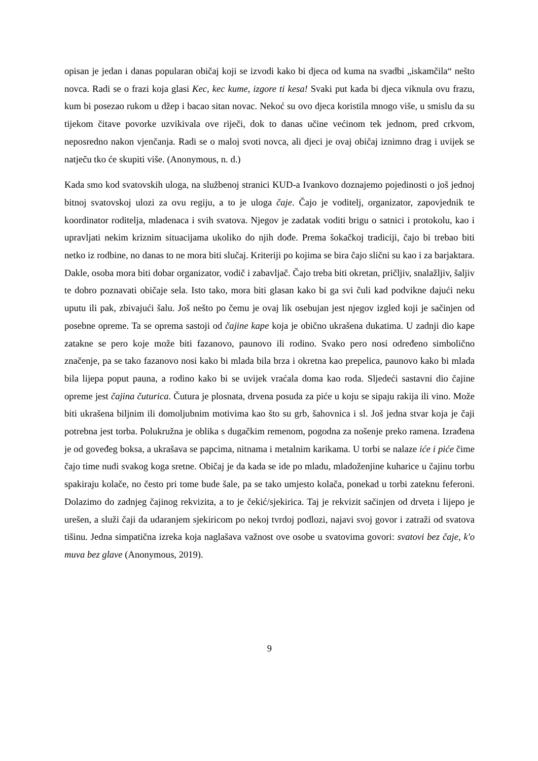opisan je jedan i danas popularan običaj koji se izvodi kako bi djeca od kuma na svadbi „iskamčila“ nešto novca. Radi se o frazi koja glasi Kec, kec kume, izgore ti kesa! Svaki put kada bi djeca viknula ovu frazu, kum bi posezao rukom u džep i bacao sitan novac. Nekoć su ovo djeca koristila mnogo više, u smislu da su tijekom čitave povorke uzvikivala ove riječi, dok to danas učine većinom tek jednom, pred crkvom, neposredno nakon vjenčanja. Radi se o maloj svoti novca, ali djeci je ovaj običaj iznimno drag i uvijek se natječu tko će skupiti više. (Anonymous, n. d.)
Kada smo kod svatovskih uloga, na službenoj stranici KUD-a Ivankovo doznajemo pojedinosti o još jednoj bitnoj svatovskoj ulozi za ovu regiju, a to je uloga čaje. Čajo je voditelj, organizator, zapovjednik te koordinator roditelja, mladenaca i svih svatova. Njegov je zadatak voditi brigu o satnici i protokolu, kao i upravljati nekim kriznim situacijama ukoliko do njih dođe. Prema šokačkoj tradiciji, čajo bi trebao biti netko iz rodbine, no danas to ne mora biti slučaj. Kriteriji po kojima se bira čajo slični su kao i za barjaktara. Dakle, osoba mora biti dobar organizator, vodič i zabavljač. Čajo treba biti okretan, pričljiv, snalažljiv, šaljiv te dobro poznavati običaje sela. Isto tako, mora biti glasan kako bi ga svi čuli kad podvikne dajući neku uputu ili pak, zbivajući šalu. Još nešto po čemu je ovaj lik osebujan jest njegov izgled koji je sačinjen od posebne opreme. Ta se oprema sastoji od čajine kape koja je obično ukrašena dukatima. U zadnji dio kape zatakne se pero koje može biti fazanovo, paunovo ili rodino. Svako pero nosi određeno simbolično značenje, pa se tako fazanovo nosi kako bi mlada bila brza i okretna kao prepelica, paunovo kako bi mlada bila lijepa poput pauna, a rodino kako bi se uvijek vraćala doma kao roda. Sljedeći sastavni dio čajine opreme jest čajina čuturica. Čutura je plosnata, drvena posuda za piće u koju se sipaju rakija ili vino. Može biti ukrašena biljnim ili domoljubnim motivima kao što su grb, šahovnica i sl. Još jedna stvar koja je čaji potrebna jest torba. Polukružna je oblika s dugačkim remenom, pogodna za nošenje preko ramena. Izrađena je od goveđeg boksa, a ukrašava se papcima, nitnama i metalnim karikama. U torbi se nalaze iće i piće čime čajo time nudi svakog koga sretne. Običaj je da kada se ide po mladu, mladoženjine kuharice u čajinu torbu spakiraju kolače, no često pri tome bude šale, pa se tako umjesto kolača, ponekad u torbi zateknu feferoni. Dolazimo do zadnjeg čajinog rekvizita, a to je čekić/sjekirica. Taj je rekvizit sačinjen od drveta i lijepo je urešen, a služi čaji da udaranjem sjekiricom po nekoj tvrdoj podlozi, najavi svoj govor i zatraži od svatova tišinu. Jedna simpatična izreka koja naglašava važnost ove osobe u svatovima govori: svatovi bez čaje, k'o muva bez glave (Anonymous, 2019).
9